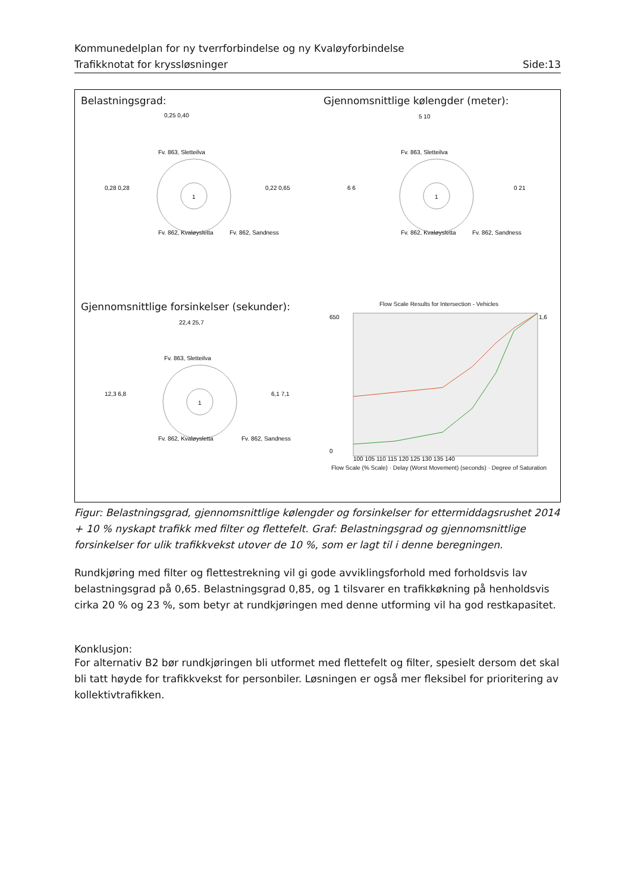Kommunedelplan for ny tverrforbindelse og ny Kvaløyforbindelse
Trafikknotat for kryssløsninger Side:13
Belastningsgrad:
1
0,25 0,40
Fv. 863, Sletteilva
0,28 0,28
0,22 0,65
Fv. 862, Kvaløysletta
Fv. 862, Sandness
Gjennomsnittlige kølengder (meter):
1
5 10
Fv. 863, Sletteilva
6 6
0 21
Fv. 862, Kvaløysletta
Fv. 862, Sandness
Gjennomsnittlige forsinkelser (sekunder):
1
22,4 25,7
Fv. 863, Sletteilva
12,3 6,8
6,1 7,1
Fv. 862, Kvaløysletta
Fv. 862, Sandness
Flow Scale Results for Intersection - Vehicles
100 105 110 115 120 125 130 135 140
650
0
1,6
Flow Scale (% Scale) · Delay (Worst Movement) (seconds) · Degree of Saturation
Figur: Belastningsgrad, gjennomsnittlige kølengder og forsinkelser for ettermiddagsrushet 2014 + 10 % nyskapt trafikk med filter og flettefelt. Graf: Belastningsgrad og gjennomsnittlige forsinkelser for ulik trafikkvekst utover de 10 %, som er lagt til i denne beregningen.
Rundkjøring med filter og flettestrekning vil gi gode avviklingsforhold med forholdsvis lav belastningsgrad på 0,65. Belastningsgrad 0,85, og 1 tilsvarer en trafikkøkning på henholdsvis cirka 20 % og 23 %, som betyr at rundkjøringen med denne utforming vil ha god restkapasitet.
Konklusjon:
For alternativ B2 bør rundkjøringen bli utformet med flettefelt og filter, spesielt dersom det skal bli tatt høyde for trafikkvekst for personbiler. Løsningen er også mer fleksibel for prioritering av kollektivtrafikken.